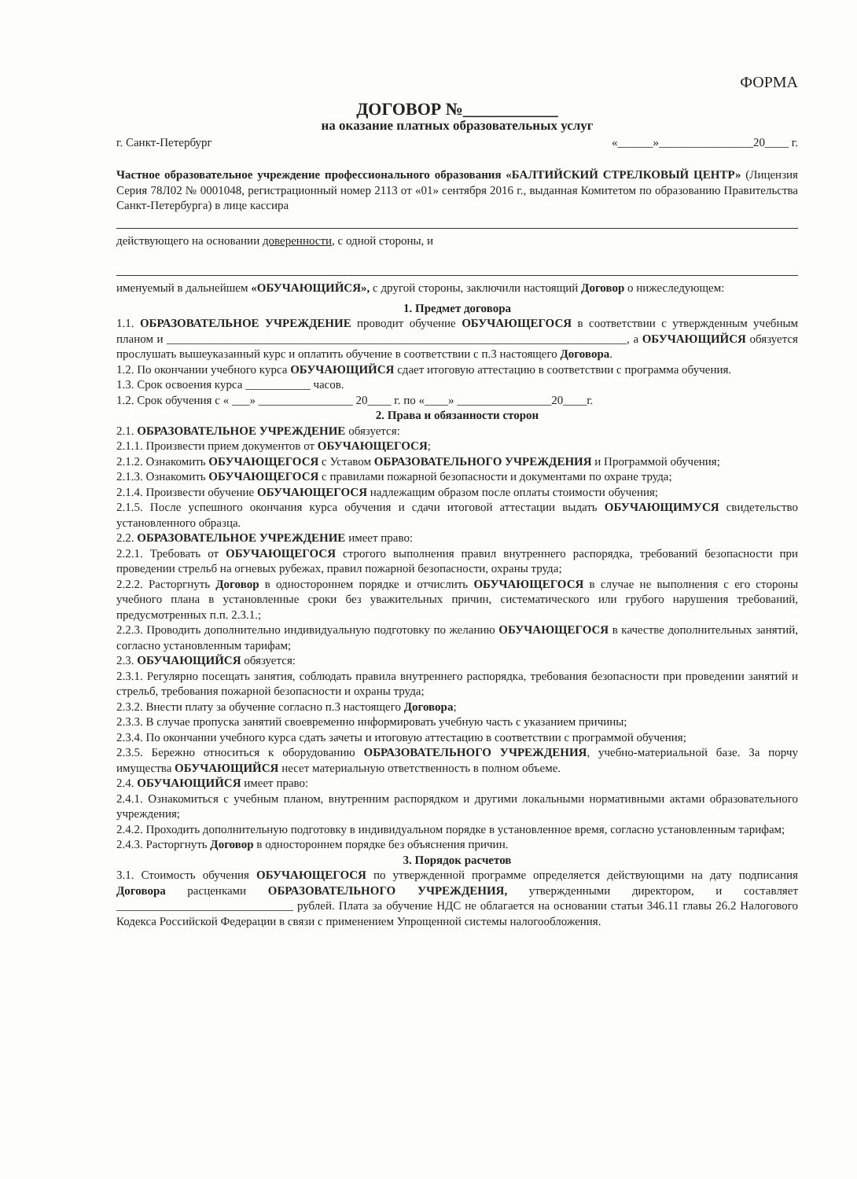ФОРМА
ДОГОВОР №___________
на оказание платных образовательных услуг
г. Санкт-Петербург «______»________________20____ г.
Частное образовательное учреждение профессионального образования «БАЛТИЙСКИЙ СТРЕЛКОВЫЙ ЦЕНТР» (Лицензия Серия 78Л02 № 0001048, регистрационный номер 2113 от «01» сентября 2016 г., выданная Комитетом по образованию Правительства Санкт-Петербурга) в лице кассира
действующего на основании доверенности, с одной стороны, и
именуемый в дальнейшем «ОБУЧАЮЩИЙСЯ», с другой стороны, заключили настоящий Договор о нижеследующем:
1. Предмет договора
1.1. ОБРАЗОВАТЕЛЬНОЕ УЧРЕЖДЕНИЕ проводит обучение ОБУЧАЮЩЕГОСЯ в соответствии с утвержденным учебным планом и ______________________________________________________________________________, а ОБУЧАЮЩИЙСЯ обязуется прослушать вышеуказанный курс и оплатить обучение в соответствии с п.3 настоящего Договора.
1.2. По окончании учебного курса ОБУЧАЮЩИЙСЯ сдает итоговую аттестацию в соответствии с программа обучения.
1.3. Срок освоения курса ___________ часов.
1.2. Срок обучения с « ___» ________________ 20____ г. по «____» ________________20____г.
2. Права и обязанности сторон
2.1. ОБРАЗОВАТЕЛЬНОЕ УЧРЕЖДЕНИЕ обязуется:
2.1.1. Произвести прием документов от ОБУЧАЮЩЕГОСЯ;
2.1.2. Ознакомить ОБУЧАЮЩЕГОСЯ с Уставом ОБРАЗОВАТЕЛЬНОГО УЧРЕЖДЕНИЯ и Программой обучения;
2.1.3. Ознакомить ОБУЧАЮЩЕГОСЯ с правилами пожарной безопасности и документами по охране труда;
2.1.4. Произвести обучение ОБУЧАЮЩЕГОСЯ надлежащим образом после оплаты стоимости обучения;
2.1.5. После успешного окончания курса обучения и сдачи итоговой аттестации выдать ОБУЧАЮЩИМУСЯ свидетельство установленного образца.
2.2. ОБРАЗОВАТЕЛЬНОЕ УЧРЕЖДЕНИЕ имеет право:
2.2.1. Требовать от ОБУЧАЮЩЕГОСЯ строгого выполнения правил внутреннего распорядка, требований безопасности при проведении стрельб на огневых рубежах, правил пожарной безопасности, охраны труда;
2.2.2. Расторгнуть Договор в одностороннем порядке и отчислить ОБУЧАЮЩЕГОСЯ в случае не выполнения с его стороны учебного плана в установленные сроки без уважительных причин, систематического или грубого нарушения требований, предусмотренных п.п. 2.3.1.;
2.2.3. Проводить дополнительно индивидуальную подготовку по желанию ОБУЧАЮЩЕГОСЯ в качестве дополнительных занятий, согласно установленным тарифам;
2.3. ОБУЧАЮЩИЙСЯ обязуется:
2.3.1. Регулярно посещать занятия, соблюдать правила внутреннего распорядка, требования безопасности при проведении занятий и стрельб, требования пожарной безопасности и охраны труда;
2.3.2. Внести плату за обучение согласно п.3 настоящего Договора;
2.3.3. В случае пропуска занятий своевременно информировать учебную часть с указанием причины;
2.3.4. По окончании учебного курса сдать зачеты и итоговую аттестацию в соответствии с программой обучения;
2.3.5. Бережно относиться к оборудованию ОБРАЗОВАТЕЛЬНОГО УЧРЕЖДЕНИЯ, учебно-материальной базе. За порчу имущества ОБУЧАЮЩИЙСЯ несет материальную ответственность в полном объеме.
2.4. ОБУЧАЮЩИЙСЯ имеет право:
2.4.1. Ознакомиться с учебным планом, внутренним распорядком и другими локальными нормативными актами образовательного учреждения;
2.4.2. Проходить дополнительную подготовку в индивидуальном порядке в установленное время, согласно установленным тарифам;
2.4.3. Расторгнуть Договор в одностороннем порядке без объяснения причин.
3. Порядок расчетов
3.1. Стоимость обучения ОБУЧАЮЩЕГОСЯ по утвержденной программе определяется действующими на дату подписания Договора расценками ОБРАЗОВАТЕЛЬНОГО УЧРЕЖДЕНИЯ, утвержденными директором, и составляет ______________________________ рублей. Плата за обучение НДС не облагается на основании статьи 346.11 главы 26.2 Налогового Кодекса Российской Федерации в связи с применением Упрощенной системы налогообложения.